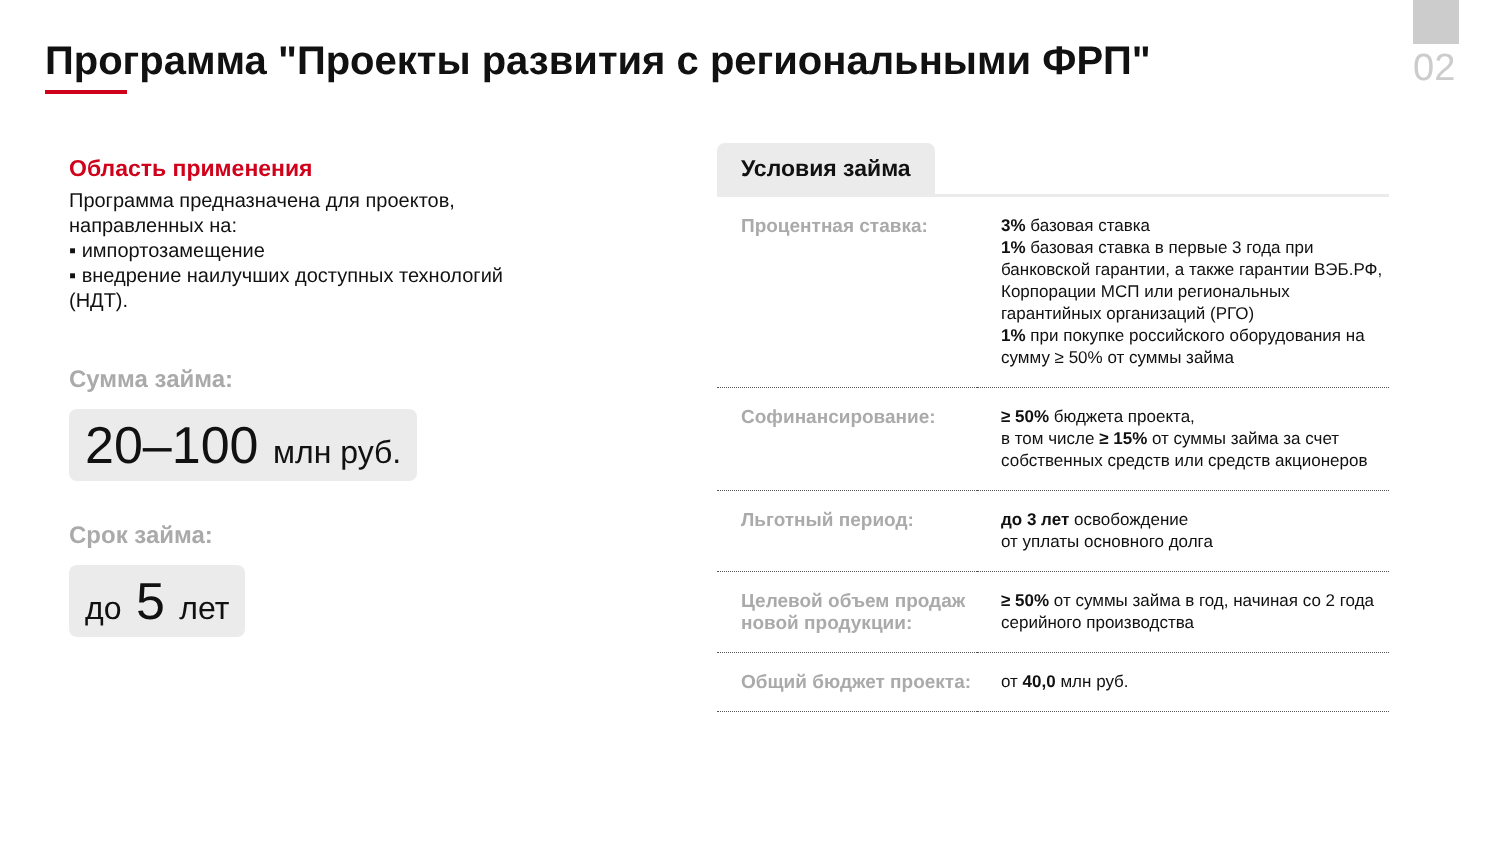02
Программа "Проекты развития с региональными ФРП"
Область применения
Программа предназначена для проектов, направленных на:
▪ импортозамещение
▪ внедрение наилучших доступных технологий (НДТ).
Сумма займа:
20–100 млн руб.
Срок займа:
до 5 лет
Условия займа
| Процентная ставка: | 3% базовая ставка 1% базовая ставка в первые 3 года при банковской гарантии, а также гарантии ВЭБ.РФ, Корпорации МСП или региональных гарантийных организаций (РГО) 1% при покупке российского оборудования на сумму ≥ 50% от суммы займа |
| Софинансирование: | ≥ 50% бюджета проекта, в том числе ≥ 15% от суммы займа за счет собственных средств или средств акционеров |
| Льготный период: | до 3 лет освобождение от уплаты основного долга |
| Целевой объем продаж новой продукции: | ≥ 50% от суммы займа в год, начиная со 2 года серийного производства |
| Общий бюджет проекта: | от 40,0 млн руб. |